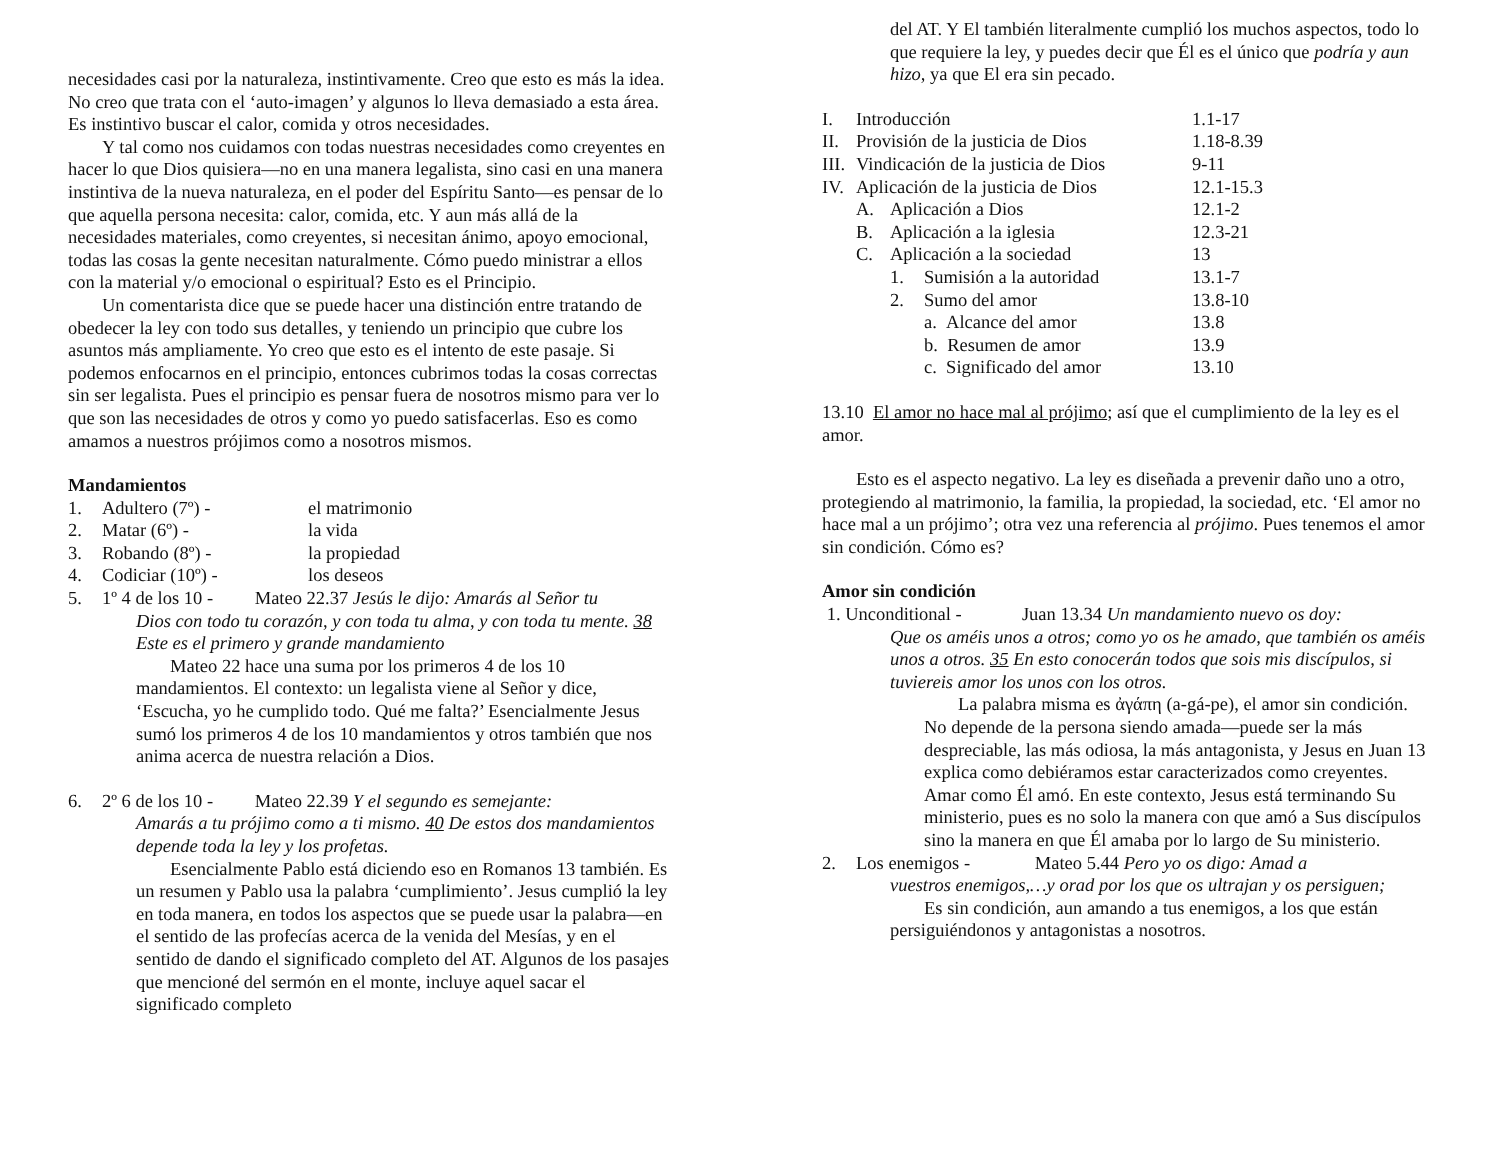necesidades casi por la naturaleza, instintivamente. Creo que esto es más la idea. No creo que trata con el ‘auto-imagen’ y algunos lo lleva demasiado a esta área. Es instintivo buscar el calor, comida y otros necesidades.
Y tal como nos cuidamos con todas nuestras necesidades como creyentes en hacer lo que Dios quisiera—no en una manera legalista, sino casi en una manera instintiva de la nueva naturaleza, en el poder del Espíritu Santo—es pensar de lo que aquella persona necesita: calor, comida, etc. Y aun más allá de la necesidades materiales, como creyentes, si necesitan ánimo, apoyo emocional, todas las cosas la gente necesitan naturalmente. Cómo puedo ministrar a ellos con la material y/o emocional o espiritual? Esto es el Principio.
Un comentarista dice que se puede hacer una distinción entre tratando de obedecer la ley con todo sus detalles, y teniendo un principio que cubre los asuntos más ampliamente. Yo creo que esto es el intento de este pasaje. Si podemos enfocarnos en el principio, entonces cubrimos todas la cosas correctas sin ser legalista. Pues el principio es pensar fuera de nosotros mismo para ver lo que son las necesidades de otros y como yo puedo satisfacerlas. Eso es como amamos a nuestros prójimos como a nosotros mismos.
Mandamientos
| 1. | Adultero (7º) - | el matrimonio |
| 2. | Matar (6º) - | la vida |
| 3. | Robando (8º) - | la propiedad |
| 4. | Codiciar (10º) - | los deseos |
5. 1º 4 de los 10 - Mateo 22.37 Jesús le dijo: Amarás al Señor tu
Dios con todo tu corazón, y con toda tu alma, y con toda tu mente. 38 Este es el primero y grande mandamiento
Mateo 22 hace una suma por los primeros 4 de los 10 mandamientos. El contexto: un legalista viene al Señor y dice, ‘Escucha, yo he cumplido todo. Qué me falta?’ Esencialmente Jesus sumó los primeros 4 de los 10 mandamientos y otros también que nos anima acerca de nuestra relación a Dios.
6. 2º 6 de los 10 - Mateo 22.39 Y el segundo es semejante:
Amarás a tu prójimo como a ti mismo. 40 De estos dos mandamientos depende toda la ley y los profetas.
Esencialmente Pablo está diciendo eso en Romanos 13 también. Es un resumen y Pablo usa la palabra ‘cumplimiento’. Jesus cumplió la ley en toda manera, en todos los aspectos que se puede usar la palabra—en el sentido de las profecías acerca de la venida del Mesías, y en el sentido de dando el significado completo del AT. Algunos de los pasajes que mencioné del sermón en el monte, incluye aquel sacar el significado completo
del AT. Y El también literalmente cumplió los muchos aspectos, todo lo que requiere la ley, y puedes decir que Él es el único que podría y aun hizo, ya que El era sin pecado.
| I. | Introducción | | | 1.1-17 |
| II. | Provisión de la justicia de Dios | | | 1.18-8.39 |
| III. | Vindicación de la justicia de Dios | | | 9-11 |
| IV. | Aplicación de la justicia de Dios | | | 12.1-15.3 |
| | A. | Aplicación a Dios | | 12.1-2 |
| | B. | Aplicación a la iglesia | | 12.3-21 |
| | C. | Aplicación a la sociedad | | 13 |
| | | 1. | Sumisión a la autoridad | 13.1-7 |
| | | 2. | Sumo del amor | 13.8-10 |
| | | | a. Alcance del amor | 13.8 |
| | | | b. Resumen de amor | 13.9 |
| | | | c. Significado del amor | 13.10 |
13.10 El amor no hace mal al prójimo; así que el cumplimiento de la ley es el amor.
Esto es el aspecto negativo. La ley es diseñada a prevenir daño uno a otro, protegiendo al matrimonio, la familia, la propiedad, la sociedad, etc. ‘El amor no hace mal a un prójimo’; otra vez una referencia al prójimo. Pues tenemos el amor sin condición. Cómo es?
Amor sin condición
1. Unconditional - Juan 13.34 Un mandamiento nuevo os doy:
Que os améis unos a otros; como yo os he amado, que también os améis unos a otros. 35 En esto conocerán todos que sois mis discípulos, si tuviereis amor los unos con los otros.
La palabra misma es ἀγάπη (a-gá-pe), el amor sin condición. No depende de la persona siendo amada—puede ser la más despreciable, las más odiosa, la más antagonista, y Jesus en Juan 13 explica como debiéramos estar caracterizados como creyentes. Amar como Él amó. En este contexto, Jesus está terminando Su ministerio, pues es no solo la manera con que amó a Sus discípulos sino la manera en que Él amaba por lo largo de Su ministerio.
2. Los enemigos - Mateo 5.44 Pero yo os digo: Amad a
vuestros enemigos,…y orad por los que os ultrajan y os persiguen;
Es sin condición, aun amando a tus enemigos, a los que están persiguiéndonos y antagonistas a nosotros.